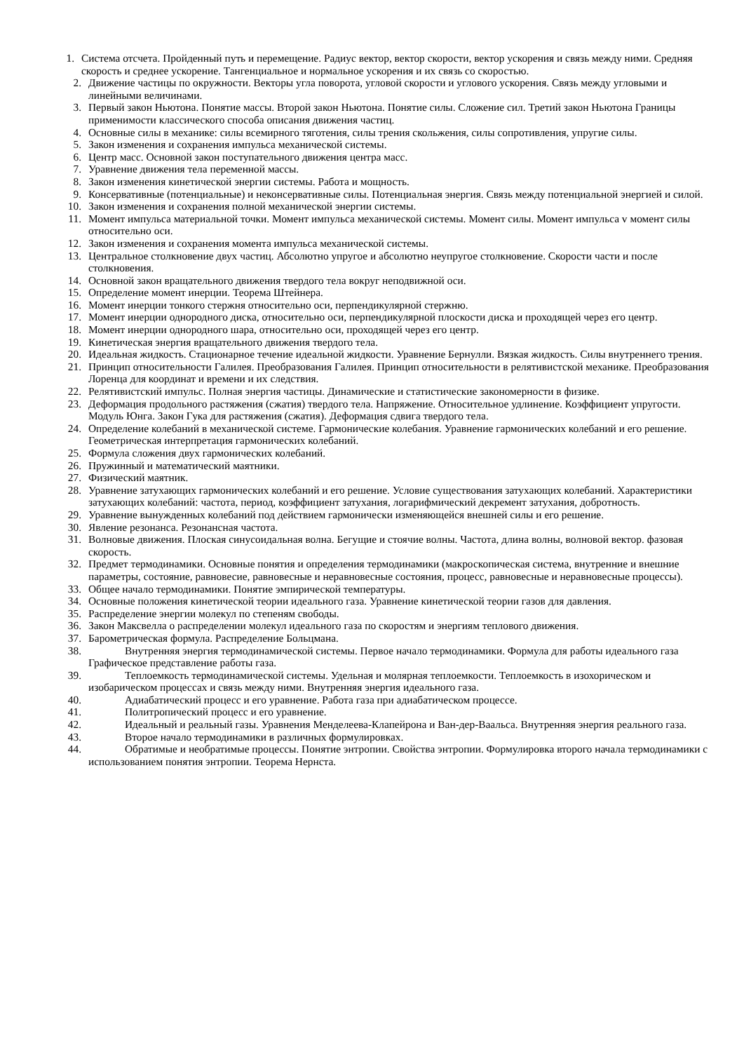1. Система отсчета. Пройденный путь и перемещение. Радиус вектор, вектор скорости, вектор ускорения и связь между ними. Средняя скорость и среднее ускорение. Тангенциальное и нормальное ускорения и их связь со скоростью.
2. Движение частицы по окружности. Векторы угла поворота, угловой скорости и углового ускорения. Связь между угловыми и линейными величинами.
3. Первый закон Ньютона. Понятие массы. Второй закон Ньютона. Понятие силы. Сложение сил. Третий закон Ньютона Границы применимости классического способа описания движения частиц.
4. Основные силы в механике: силы всемирного тяготения, силы трения скольжения, силы сопротивления, упругие силы.
5. Закон изменения и сохранения импульса механической системы.
6. Центр масс. Основной закон поступательного движения центра масс.
7. Уравнение движения тела переменной массы.
8. Закон изменения кинетической энергии системы. Работа и мощность.
9. Консервативные (потенциальные) и неконсервативные силы. Потенциальная энергия. Связь между потенциальной энергией и силой.
10. Закон изменения и сохранения полной механической энергии системы.
11. Момент импульса материальной точки. Момент импульса механической системы. Момент силы. Момент импульса v момент силы относительно оси.
12. Закон изменения и сохранения момента импульса механической системы.
13. Центральное столкновение двух частиц. Абсолютно упругое и абсолютно неупругое столкновение. Скорости части и после столкновения.
14. Основной закон вращательного движения твердого тела вокруг неподвижной оси.
15. Определение момент инерции. Теорема Штейнера.
16. Момент инерции тонкого стержня относительно оси, перпендикулярной стержню.
17. Момент инерции однородного диска, относительно оси, перпендикулярной плоскости диска и проходящей через его центр.
18. Момент инерции однородного шара, относительно оси, проходящей через его центр.
19. Кинетическая энергия вращательного движения твердого тела.
20. Идеальная жидкость. Стационарное течение идеальной жидкости. Уравнение Бернулли. Вязкая жидкость. Силы внутреннего трения.
21. Принцип относительности Галилея. Преобразования Галилея. Принцип относительности в релятивистской механике. Преобразования Лоренца для координат и времени и их следствия.
22. Релятивистский импульс. Полная энергия частицы. Динамические и статистические закономерности в физике.
23. Деформация продольного растяжения (сжатия) твердого тела. Напряжение. Относительное удлинение. Коэффициент упругости. Модуль Юнга. Закон Гука для растяжения (сжатия). Деформация сдвига твердого тела.
24. Определение колебаний в механической системе. Гармонические колебания. Уравнение гармонических колебаний и его решение. Геометрическая интерпретация гармонических колебаний.
25. Формула сложения двух гармонических колебаний.
26. Пружинный и математический маятники.
27. Физический маятник.
28. Уравнение затухающих гармонических колебаний и его решение. Условие существования затухающих колебаний. Характеристики затухающих колебаний: частота, период, коэффициент затухания, логарифмический декремент затухания, добротность.
29. Уравнение вынужденных колебаний под действием гармонически изменяющейся внешней силы и его решение.
30. Явление резонанса. Резонансная частота.
31. Волновые движения. Плоская синусоидальная волна. Бегущие и стоячие волны. Частота, длина волны, волновой вектор. фазовая скорость.
32. Предмет термодинамики. Основные понятия и определения термодинамики (макроскопическая система, внутренние и внешние параметры, состояние, равновесие, равновесные и неравновесные состояния, процесс, равновесные и неравновесные процессы).
33. Общее начало термодинамики. Понятие эмпирической температуры.
34. Основные положения кинетической теории идеального газа. Уравнение кинетической теории газов для давления.
35. Распределение энергии молекул по степеням свободы.
36. Закон Максвелла о распределении молекул идеального газа по скоростям и энергиям теплового движения.
37. Барометрическая формула. Распределение Больцмана.
38. Внутренняя энергия термодинамической системы. Первое начало термодинамики. Формула для работы идеального газа Графическое представление работы газа.
39. Теплоемкость термодинамической системы. Удельная и молярная теплоемкости. Теплоемкость в изохорическом и изобарическом процессах и связь между ними. Внутренняя энергия идеального газа.
40. Адиабатический процесс и его уравнение. Работа газа при адиабатическом процессе.
41. Политропический процесс и его уравнение.
42. Идеальный и реальный газы. Уравнения Менделеева-Клапейрона и Ван-дер-Ваальса. Внутренняя энергия реального газа.
43. Второе начало термодинамики в различных формулировках.
44. Обратимые и необратимые процессы. Понятие энтропии. Свойства энтропии. Формулировка второго начала термодинамики с использованием понятия энтропии. Теорема Нернста.